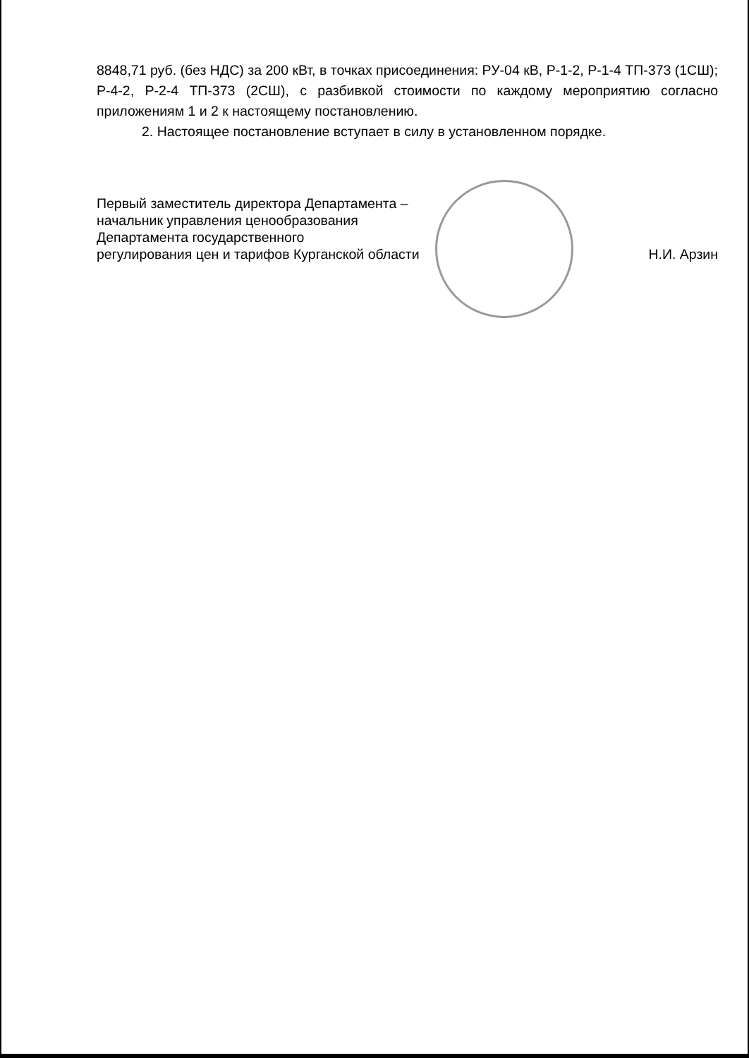8848,71 руб. (без НДС) за 200 кВт, в точках присоединения: РУ-04 кВ, Р-1-2, Р-1-4 ТП-373 (1СШ); Р-4-2, Р-2-4 ТП-373 (2СШ), с разбивкой стоимости по каждому мероприятию согласно приложениям 1 и 2 к настоящему постановлению.
2. Настоящее постановление вступает в силу в установленном порядке.
Первый заместитель директора Департамента –
начальник управления ценообразования
Департамента государственного
регулирования цен и тарифов Курганской области
Н.И. Арзин